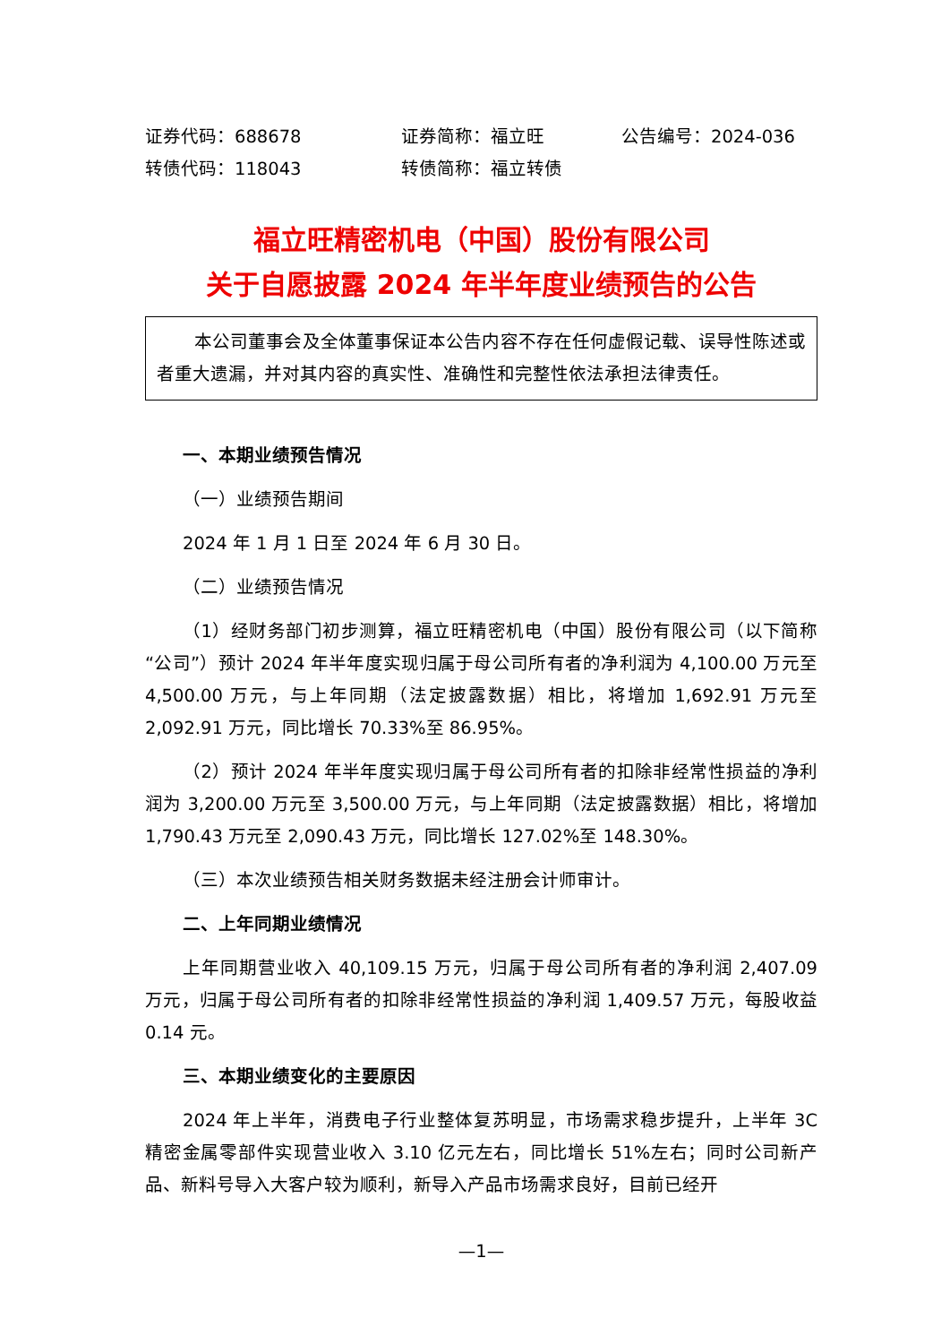证券代码：688678 证券简称：福立旺 公告编号：2024-036
转债代码：118043 转债简称：福立转债
福立旺精密机电（中国）股份有限公司
关于自愿披露 2024 年半年度业绩预告的公告
本公司董事会及全体董事保证本公告内容不存在任何虚假记载、误导性陈述或者重大遗漏，并对其内容的真实性、准确性和完整性依法承担法律责任。
一、本期业绩预告情况
（一）业绩预告期间
2024 年 1 月 1 日至 2024 年 6 月 30 日。
（二）业绩预告情况
（1）经财务部门初步测算，福立旺精密机电（中国）股份有限公司（以下简称“公司”）预计 2024 年半年度实现归属于母公司所有者的净利润为 4,100.00 万元至 4,500.00 万元，与上年同期（法定披露数据）相比，将增加 1,692.91 万元至 2,092.91 万元，同比增长 70.33%至 86.95%。
（2）预计 2024 年半年度实现归属于母公司所有者的扣除非经常性损益的净利润为 3,200.00 万元至 3,500.00 万元，与上年同期（法定披露数据）相比，将增加 1,790.43 万元至 2,090.43 万元，同比增长 127.02%至 148.30%。
（三）本次业绩预告相关财务数据未经注册会计师审计。
二、上年同期业绩情况
上年同期营业收入 40,109.15 万元，归属于母公司所有者的净利润 2,407.09 万元，归属于母公司所有者的扣除非经常性损益的净利润 1,409.57 万元，每股收益 0.14 元。
三、本期业绩变化的主要原因
2024 年上半年，消费电子行业整体复苏明显，市场需求稳步提升，上半年 3C 精密金属零部件实现营业收入 3.10 亿元左右，同比增长 51%左右；同时公司新产品、新料号导入大客户较为顺利，新导入产品市场需求良好，目前已经开
—1—